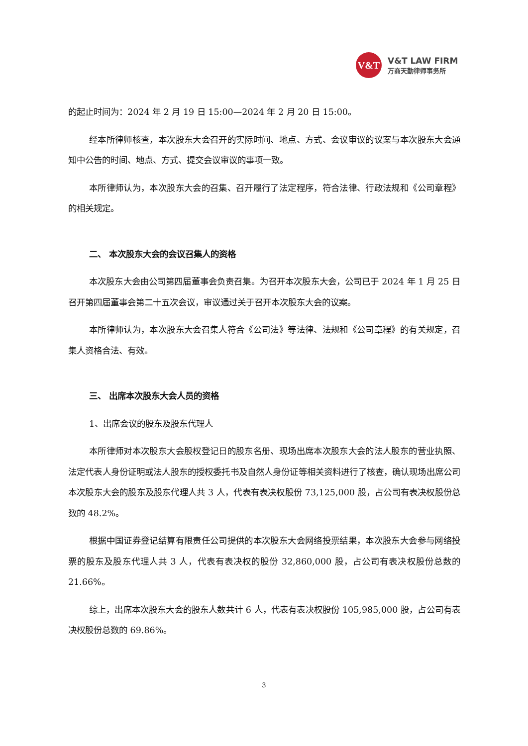V&T
V&T LAW FIRM
万商天勤律师事务所
的起止时间为：2024 年 2 月 19 日 15:00—2024 年 2 月 20 日 15:00。
经本所律师核查，本次股东大会召开的实际时间、地点、方式、会议审议的议案与本次股东大会通知中公告的时间、地点、方式、提交会议审议的事项一致。
本所律师认为，本次股东大会的召集、召开履行了法定程序，符合法律、行政法规和《公司章程》的相关规定。
二、 本次股东大会的会议召集人的资格
本次股东大会由公司第四届董事会负责召集。为召开本次股东大会，公司已于 2024 年 1 月 25 日召开第四届董事会第二十五次会议，审议通过关于召开本次股东大会的议案。
本所律师认为，本次股东大会召集人符合《公司法》等法律、法规和《公司章程》的有关规定，召集人资格合法、有效。
三、 出席本次股东大会人员的资格
1、出席会议的股东及股东代理人
本所律师对本次股东大会股权登记日的股东名册、现场出席本次股东大会的法人股东的营业执照、法定代表人身份证明或法人股东的授权委托书及自然人身份证等相关资料进行了核查，确认现场出席公司本次股东大会的股东及股东代理人共 3 人，代表有表决权股份 73,125,000 股，占公司有表决权股份总数的 48.2%。
根据中国证券登记结算有限责任公司提供的本次股东大会网络投票结果，本次股东大会参与网络投票的股东及股东代理人共 3 人，代表有表决权的股份 32,860,000 股，占公司有表决权股份总数的 21.66%。
综上，出席本次股东大会的股东人数共计 6 人，代表有表决权股份 105,985,000 股，占公司有表决权股份总数的 69.86%。
3